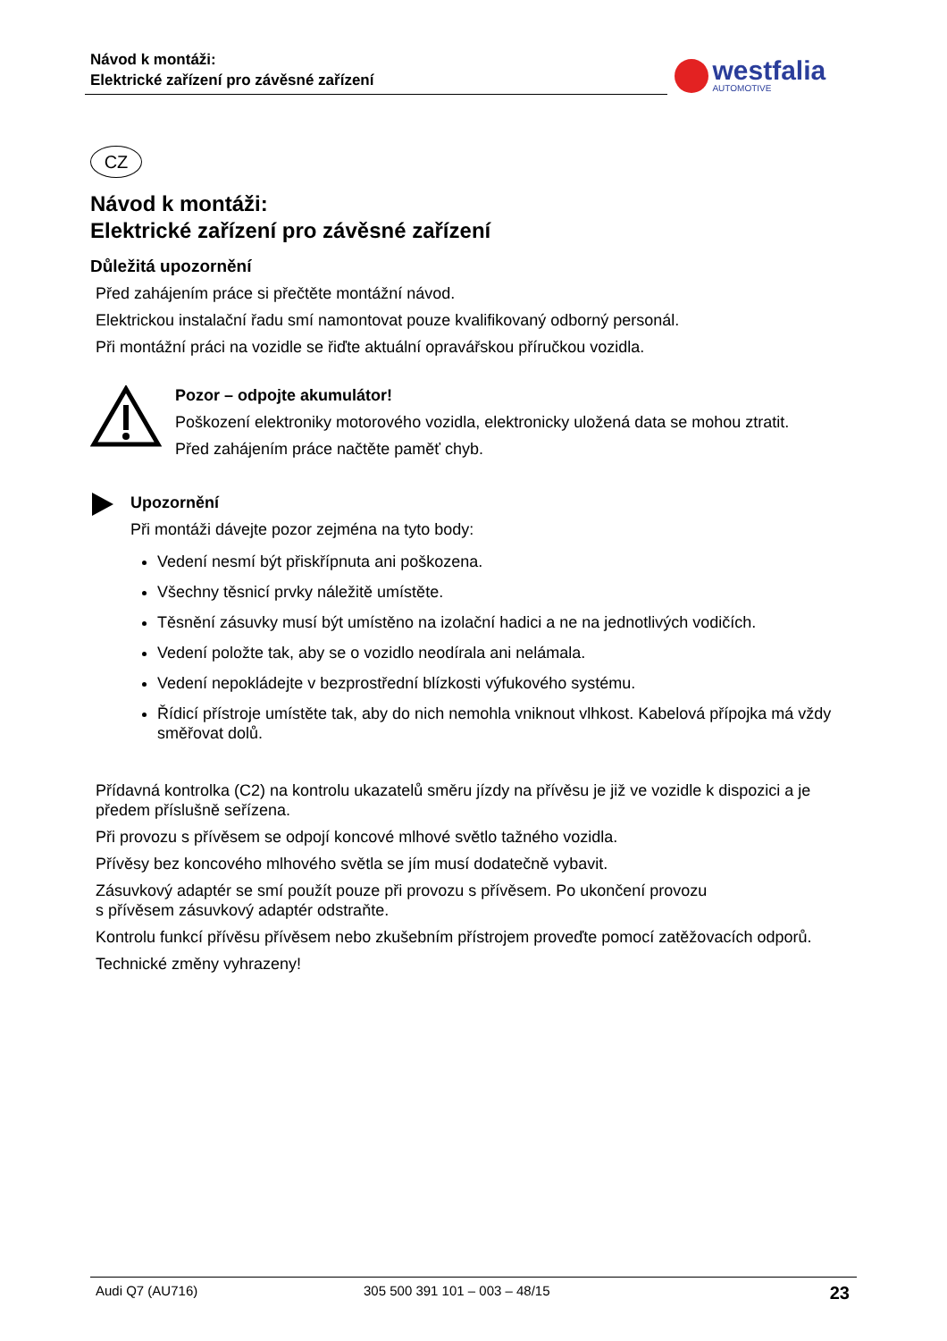Návod k montáži:
Elektrické zařízení pro závěsné zařízení
westfalia AUTOMOTIVE
CZ
Návod k montáži:
Elektrické zařízení pro závěsné zařízení
Důležitá upozornění
Před zahájením práce si přečtěte montážní návod.
Elektrickou instalační řadu smí namontovat pouze kvalifikovaný odborný personál.
Při montážní práci na vozidle se řiďte aktuální opravářskou příručkou vozidla.
Pozor – odpojte akumulátor!
Poškození elektroniky motorového vozidla, elektronicky uložená data se mohou ztratit.
Před zahájením práce načtěte paměť chyb.
Upozornění
Při montáži dávejte pozor zejména na tyto body:
Vedení nesmí být přiskřípnuta ani poškozena.
Všechny těsnicí prvky náležitě umístěte.
Těsnění zásuvky musí být umístěno na izolační hadici a ne na jednotlivých vodičích.
Vedení položte tak, aby se o vozidlo neodírala ani nelámala.
Vedení nepokládejte v bezprostřední blízkosti výfukového systému.
Řídicí přístroje umístěte tak, aby do nich nemohla vniknout vlhkost. Kabelová přípojka má vždy směřovat dolů.
Přídavná kontrolka (C2) na kontrolu ukazatelů směru jízdy na přívěsu je již ve vozidle k dispozici a je předem příslušně seřízena.
Při provozu s přívěsem se odpojí koncové mlhové světlo tažného vozidla.
Přívěsy bez koncového mlhového světla se jím musí dodatečně vybavit.
Zásuvkový adaptér se smí použít pouze při provozu s přívěsem. Po ukončení provozu
s přívěsem zásuvkový adaptér odstraňte.
Kontrolu funkcí přívěsu přívěsem nebo zkušebním přístrojem proveďte pomocí zatěžovacích odporů.
Technické změny vyhrazeny!
Audi Q7 (AU716) 305 500 391 101 – 003 – 48/15 23